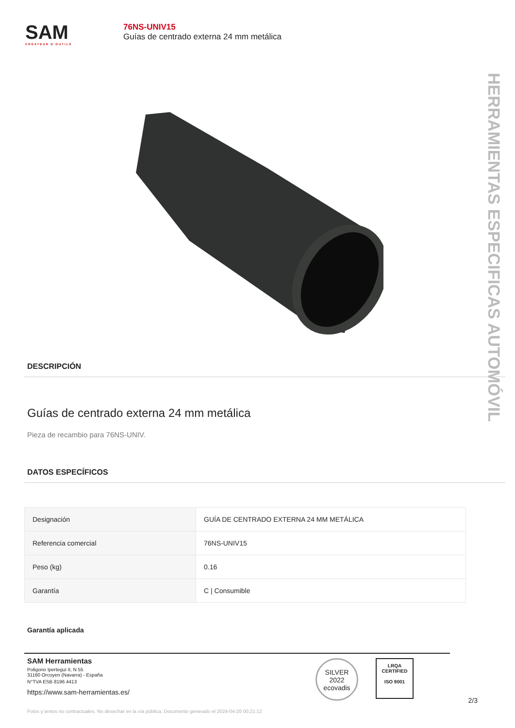SAM
CRÉATEUR D'OUTILS
76NS-UNIV15
Guías de centrado externa 24 mm metálica
HERRAMIENTAS ESPECIFICAS AUTOMÓVIL
DESCRIPCIÓN
Guías de centrado externa 24 mm metálica
Pieza de recambio para 76NS-UNIV.
DATOS ESPECÍFICOS
| Designación | GUÍA DE CENTRADO EXTERNA 24 MM METÁLICA |
| Referencia comercial | 76NS-UNIV15 |
| Peso (kg) | 0.16 |
| Garantía | C / Consumible |
Garantía aplicada
SAM Herramientas
Poligono Ipertegui II, N 55
31160 Orcoyen (Navarra) - España
N°TVA ESB 8196 4413
https://www.sam-herramientas.es/
SILVER
2022
ecovadis
LRQA
CERTIFIED
ISO 9001
2/3
Fotos y textos no contractuales. No desechar en la vía pública. Documento generado el 2024-04-20 00:21:12